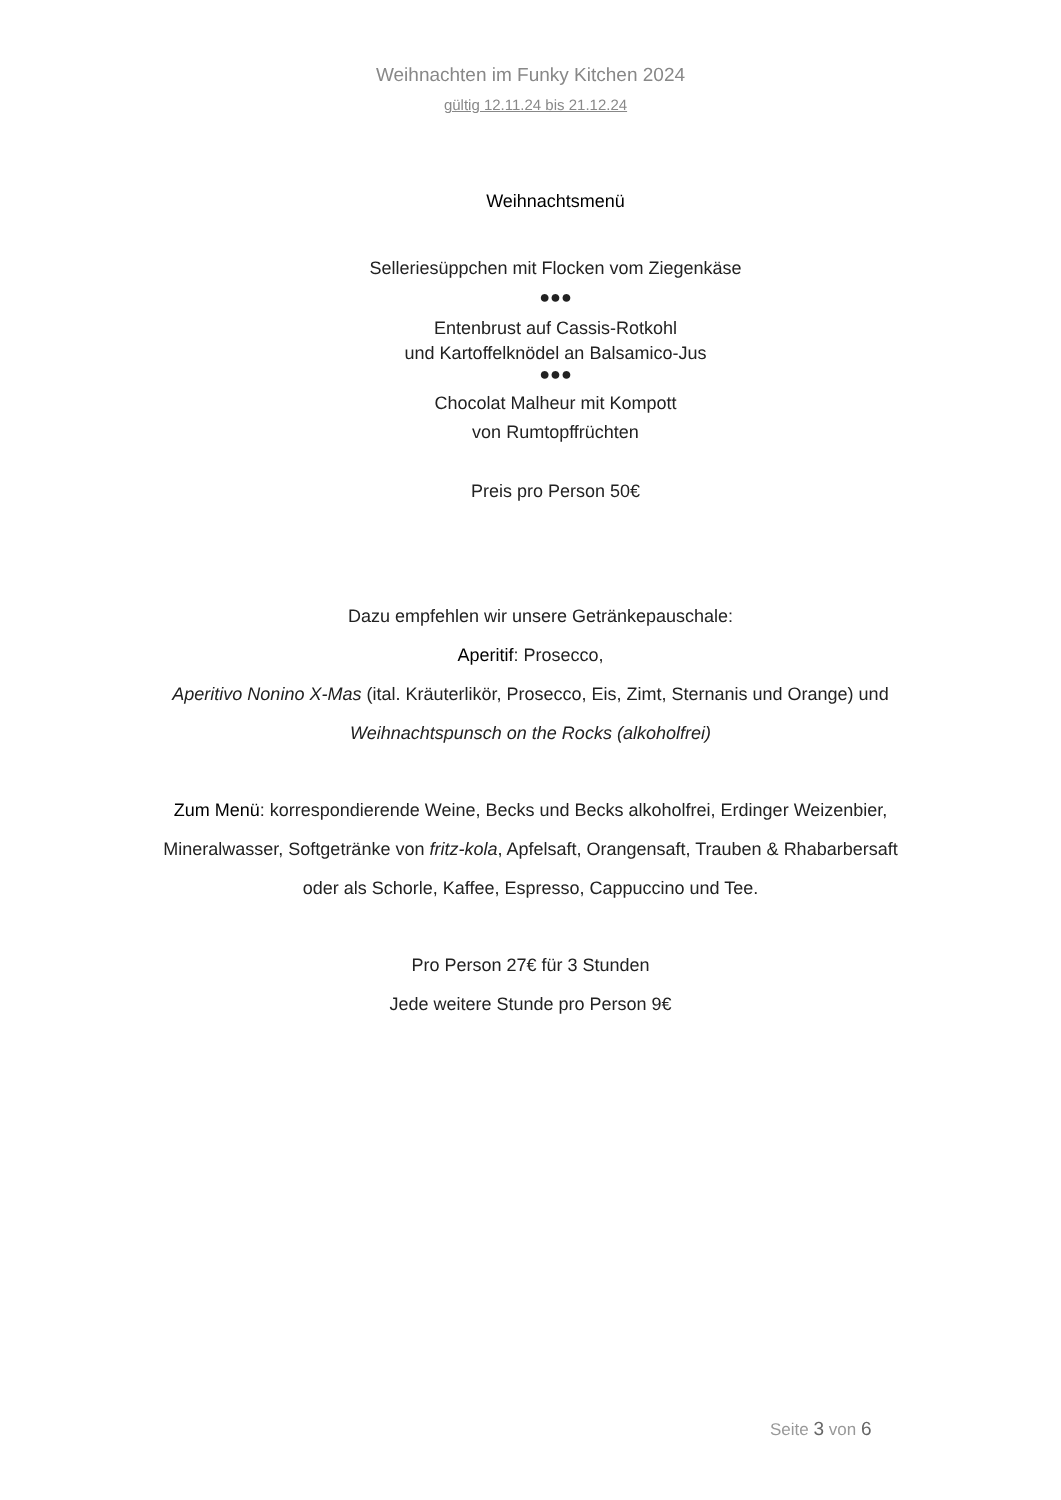Weihnachten im Funky Kitchen 2024
gültig 12.11.24 bis 21.12.24
Weihnachtsmenü
Selleriesüppchen mit Flocken vom Ziegenkäse
●●●
Entenbrust auf Cassis-Rotkohl
und Kartoffelknödel an Balsamico-Jus
●●●
Chocolat Malheur mit Kompott
von Rumtopffrüchten
Preis pro Person 50€
Dazu empfehlen wir unsere Getränkepauschale:
Aperitif: Prosecco,
Aperitivo Nonino X-Mas (ital. Kräuterlikör, Prosecco, Eis, Zimt, Sternanis und Orange) und
Weihnachtspunsch on the Rocks (alkoholfrei)
Zum Menü: korrespondierende Weine, Becks und Becks alkoholfrei, Erdinger Weizenbier,
Mineralwasser, Softgetränke von fritz-kola, Apfelsaft, Orangensaft, Trauben & Rhabarbersaft
oder als Schorle, Kaffee, Espresso, Cappuccino und Tee.
Pro Person 27€ für 3 Stunden
Jede weitere Stunde pro Person 9€
Seite 3 von 6